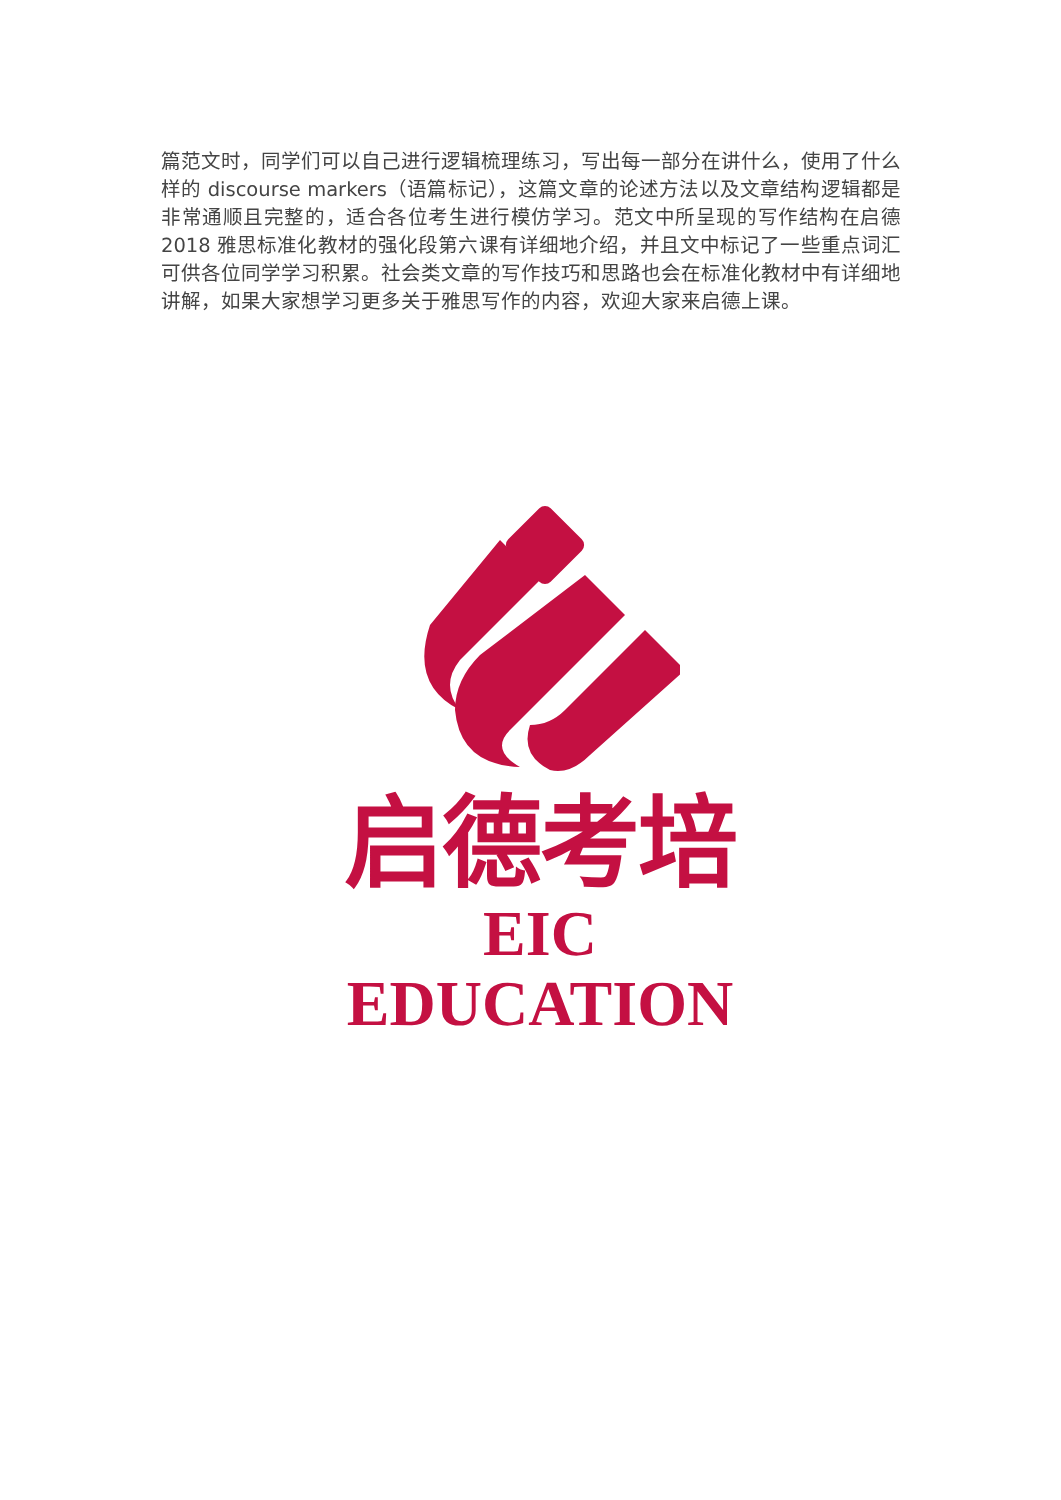篇范文时，同学们可以自己进行逻辑梳理练习，写出每一部分在讲什么，使用了什么样的 discourse markers（语篇标记），这篇文章的论述方法以及文章结构逻辑都是非常通顺且完整的，适合各位考生进行模仿学习。范文中所呈现的写作结构在启德 2018 雅思标准化教材的强化段第六课有详细地介绍，并且文中标记了一些重点词汇可供各位同学学习积累。社会类文章的写作技巧和思路也会在标准化教材中有详细地讲解，如果大家想学习更多关于雅思写作的内容，欢迎大家来启德上课。
启德考培
EIC EDUCATION